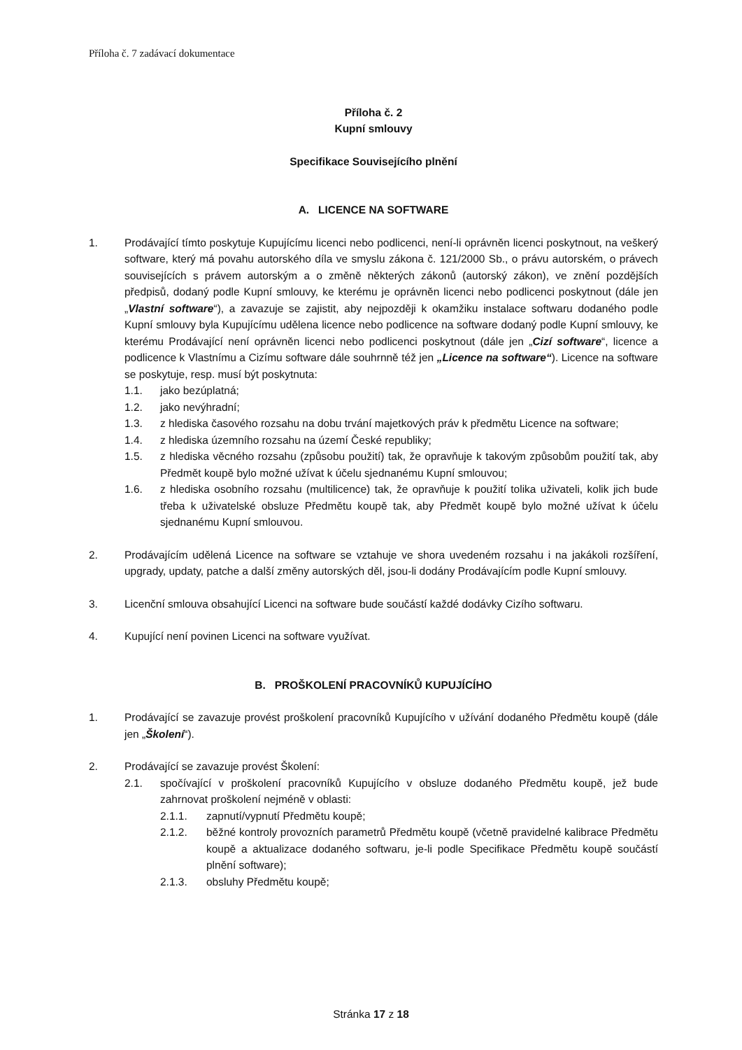Příloha č. 7 zadávací dokumentace
Příloha č. 2
Kupní smlouvy
Specifikace Souvisejícího plnění
A. LICENCE NA SOFTWARE
1. Prodávající tímto poskytuje Kupujícímu licenci nebo podlicenci, není-li oprávněn licenci poskytnout, na veškerý software, který má povahu autorského díla ve smyslu zákona č. 121/2000 Sb., o právu autorském, o právech souvisejících s právem autorským a o změně některých zákonů (autorský zákon), ve znění pozdějších předpisů, dodaný podle Kupní smlouvy, ke kterému je oprávněn licenci nebo podlicenci poskytnout (dále jen „Vlastní software“), a zavazuje se zajistit, aby nejpozději k okamžiku instalace softwaru dodaného podle Kupní smlouvy byla Kupujícímu udělena licence nebo podlicence na software dodaný podle Kupní smlouvy, ke kterému Prodávající není oprávněn licenci nebo podlicenci poskytnout (dále jen „Cizí software“, licence a podlicence k Vlastnímu a Cizímu software dále souhrnně též jen „Licence na software“). Licence na software se poskytuje, resp. musí být poskytnuta:
1.1. jako bezúplatná;
1.2. jako nevýhradní;
1.3. z hlediska časového rozsahu na dobu trvání majetkových práv k předmětu Licence na software;
1.4. z hlediska územního rozsahu na území České republiky;
1.5. z hlediska věcného rozsahu (způsobu použití) tak, že opravňuje k takovým způsobům použití tak, aby Předmět koupě bylo možné užívat k účelu sjednanému Kupní smlouvou;
1.6. z hlediska osobního rozsahu (multilicence) tak, že opravňuje k použití tolika uživateli, kolik jich bude třeba k uživatelské obsluze Předmětu koupě tak, aby Předmět koupě bylo možné užívat k účelu sjednanému Kupní smlouvou.
2. Prodávajícím udělená Licence na software se vztahuje ve shora uvedeném rozsahu i na jakákoli rozšíření, upgrady, updaty, patche a další změny autorských děl, jsou-li dodány Prodávajícím podle Kupní smlouvy.
3. Licenční smlouva obsahující Licenci na software bude součástí každé dodávky Cizího softwaru.
4. Kupující není povinen Licenci na software využívat.
B. PROŠKOLENÍ PRACOVNÍKŮ KUPUJÍCÍHO
1. Prodávající se zavazuje provést proškolení pracovníků Kupujícího v užívání dodaného Předmětu koupě (dále jen „Školení“).
2. Prodávající se zavazuje provést Školení:
2.1. spočívající v proškolení pracovníků Kupujícího v obsluze dodaného Předmětu koupě, jež bude zahrnovat proškolení nejméně v oblasti:
2.1.1. zapnutí/vypnutí Předmětu koupě;
2.1.2. běžné kontroly provozních parametrů Předmětu koupě (včetně pravidelné kalibrace Předmětu koupě a aktualizace dodaného softwaru, je-li podle Specifikace Předmětu koupě součástí plnění software);
2.1.3. obsluhy Předmětu koupě;
Stránka 17 z 18